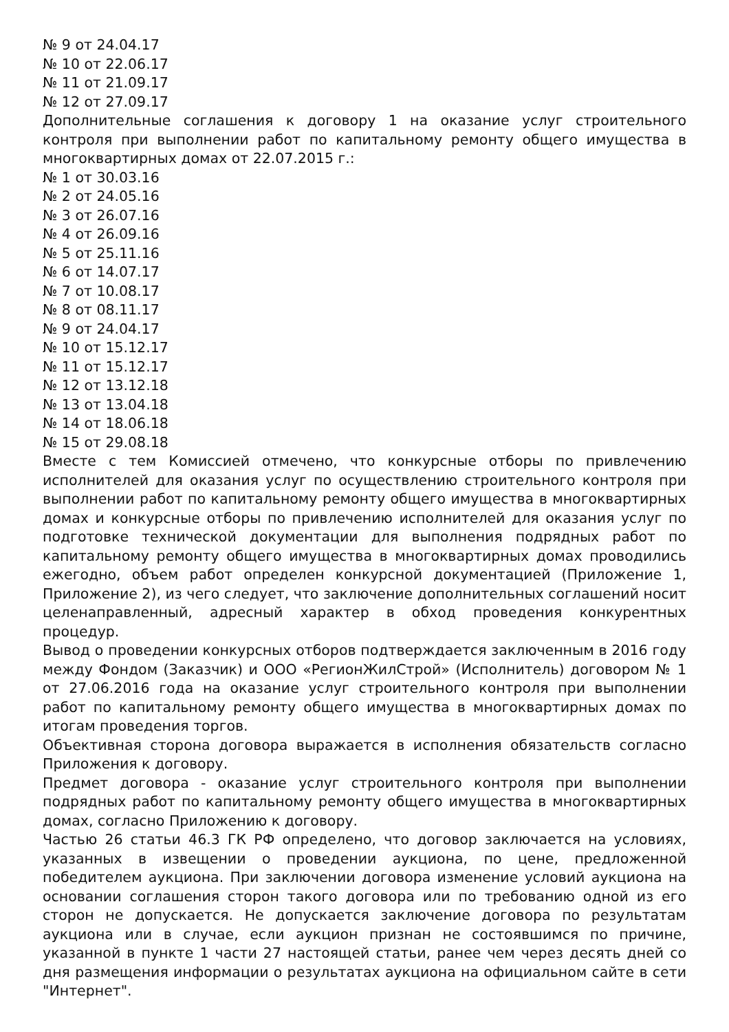№ 9 от 24.04.17
№ 10 от 22.06.17
№ 11 от 21.09.17
№ 12 от 27.09.17
Дополнительные соглашения к договору 1 на оказание услуг строительного контроля при выполнении работ по капитальному ремонту общего имущества в многоквартирных домах от 22.07.2015 г.:
№ 1 от 30.03.16
№ 2 от 24.05.16
№ 3 от 26.07.16
№ 4 от 26.09.16
№ 5 от 25.11.16
№ 6 от 14.07.17
№ 7 от 10.08.17
№ 8 от 08.11.17
№ 9 от 24.04.17
№ 10 от 15.12.17
№ 11 от 15.12.17
№ 12 от 13.12.18
№ 13 от 13.04.18
№ 14 от 18.06.18
№ 15 от 29.08.18
Вместе с тем Комиссией отмечено, что конкурсные отборы по привлечению исполнителей для оказания услуг по осуществлению строительного контроля при выполнении работ по капитальному ремонту общего имущества в многоквартирных домах и конкурсные отборы по привлечению исполнителей для оказания услуг по подготовке технической документации для выполнения подрядных работ по капитальному ремонту общего имущества в многоквартирных домах проводились ежегодно, объем работ определен конкурсной документацией (Приложение 1, Приложение 2), из чего следует, что заключение дополнительных соглашений носит целенаправленный, адресный характер в обход проведения конкурентных процедур.
Вывод о проведении конкурсных отборов подтверждается заключенным в 2016 году между Фондом (Заказчик) и ООО «РегионЖилСтрой» (Исполнитель) договором № 1 от 27.06.2016 года на оказание услуг строительного контроля при выполнении работ по капитальному ремонту общего имущества в многоквартирных домах по итогам проведения торгов.
Объективная сторона договора выражается в исполнения обязательств согласно Приложения к договору.
Предмет договора - оказание услуг строительного контроля при выполнении подрядных работ по капитальному ремонту общего имущества в многоквартирных домах, согласно Приложению к договору.
Частью 26 статьи 46.3 ГК РФ определено, что договор заключается на условиях, указанных в извещении о проведении аукциона, по цене, предложенной победителем аукциона. При заключении договора изменение условий аукциона на основании соглашения сторон такого договора или по требованию одной из его сторон не допускается. Не допускается заключение договора по результатам аукциона или в случае, если аукцион признан не состоявшимся по причине, указанной в пункте 1 части 27 настоящей статьи, ранее чем через десять дней со дня размещения информации о результатах аукциона на официальном сайте в сети "Интернет".